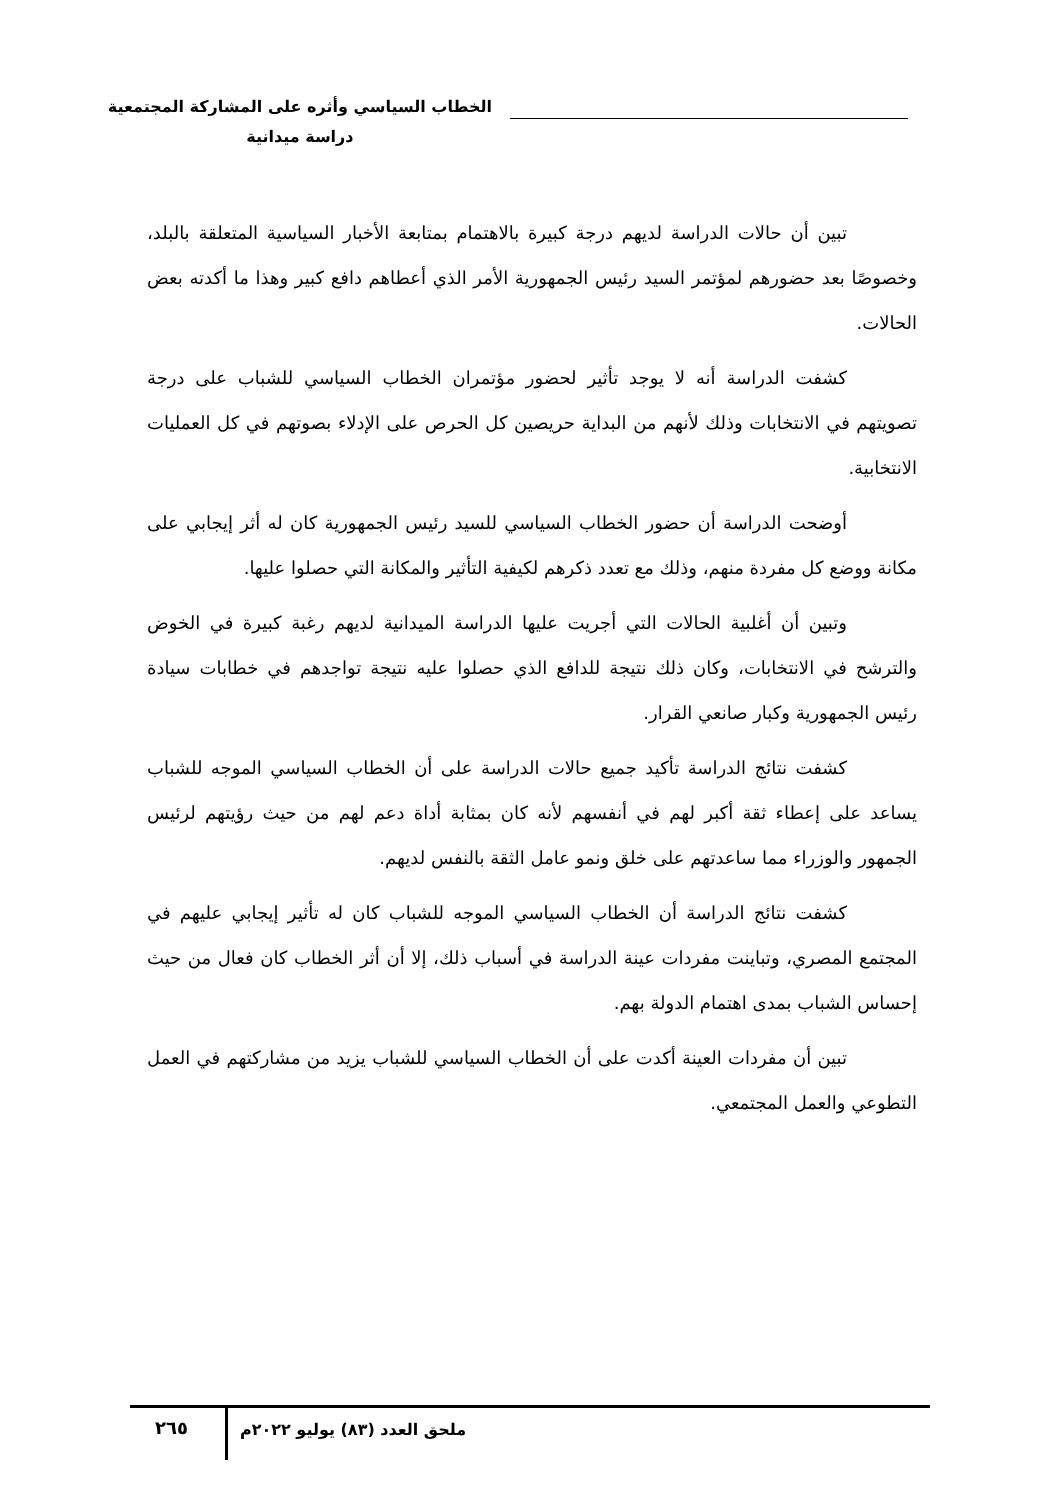الخطاب السياسي وأثره على المشاركة المجتمعية
دراسة ميدانية
تبين أن حالات الدراسة لديهم درجة كبيرة بالاهتمام بمتابعة الأخبار السياسية المتعلقة بالبلد، وخصوصًا بعد حضورهم لمؤتمر السيد رئيس الجمهورية الأمر الذي أعطاهم دافع كبير وهذا ما أكدته بعض الحالات.
كشفت الدراسة أنه لا يوجد تأثير لحضور مؤتمران الخطاب السياسي للشباب على درجة تصويتهم في الانتخابات وذلك لأنهم من البداية حريصين كل الحرص على الإدلاء بصوتهم في كل العمليات الانتخابية.
أوضحت الدراسة أن حضور الخطاب السياسي للسيد رئيس الجمهورية كان له أثر إيجابي على مكانة ووضع كل مفردة منهم، وذلك مع تعدد ذكرهم لكيفية التأثير والمكانة التي حصلوا عليها.
وتبين أن أغلبية الحالات التي أجريت عليها الدراسة الميدانية لديهم رغبة كبيرة في الخوض والترشح في الانتخابات، وكان ذلك نتيجة للدافع الذي حصلوا عليه نتيجة تواجدهم في خطابات سيادة رئيس الجمهورية وكبار صانعي القرار.
كشفت نتائج الدراسة تأكيد جميع حالات الدراسة على أن الخطاب السياسي الموجه للشباب يساعد على إعطاء ثقة أكبر لهم في أنفسهم لأنه كان بمثابة أداة دعم لهم من حيث رؤيتهم لرئيس الجمهور والوزراء مما ساعدتهم على خلق ونمو عامل الثقة بالنفس لديهم.
كشفت نتائج الدراسة أن الخطاب السياسي الموجه للشباب كان له تأثير إيجابي عليهم في المجتمع المصري، وتباينت مفردات عينة الدراسة في أسباب ذلك، إلا أن أثر الخطاب كان فعال من حيث إحساس الشباب بمدى اهتمام الدولة بهم.
تبين أن مفردات العينة أكدت على أن الخطاب السياسي للشباب يزيد من مشاركتهم في العمل التطوعي والعمل المجتمعي.
ملحق العدد (٨٣) يوليو ٢٠٢٢م
٢٦٥